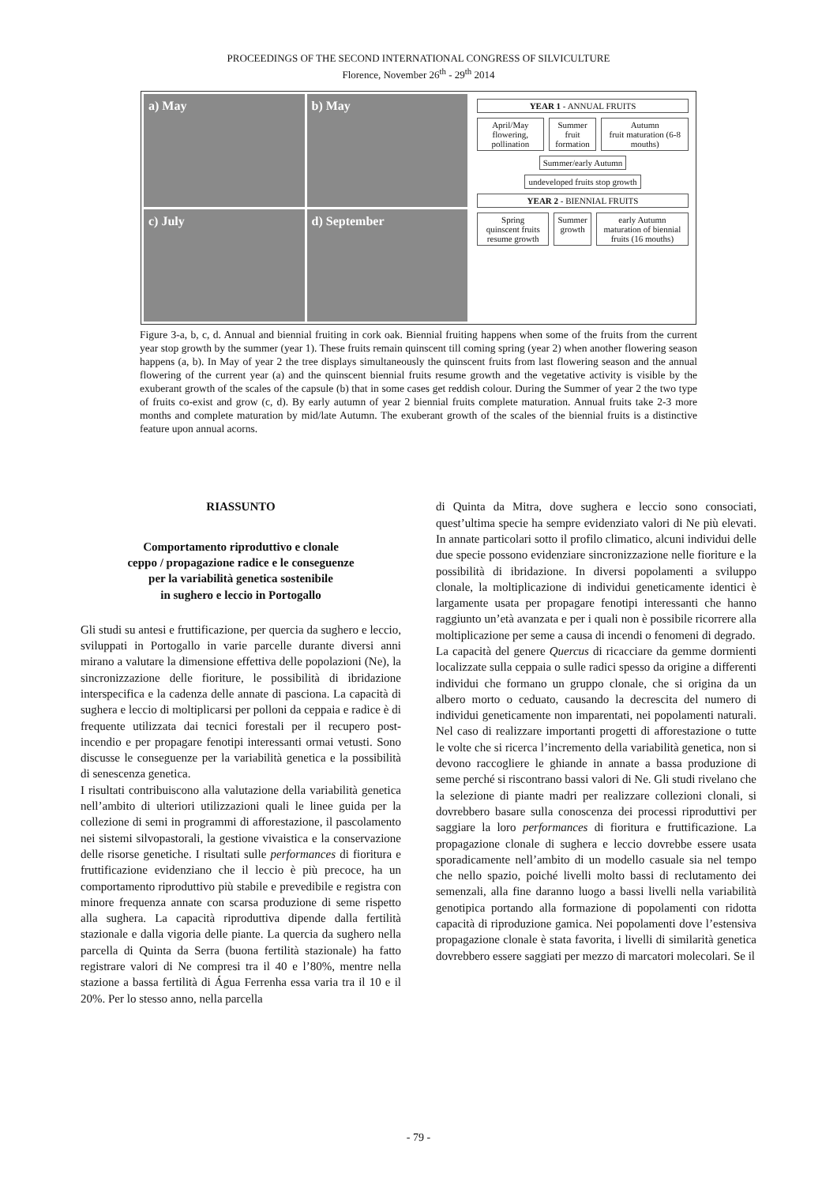PROCEEDINGS OF THE SECOND INTERNATIONAL CONGRESS OF SILVICULTURE
Florence, November 26<sup>th</sup> - 29<sup>th</sup> 2014
a) May
b) May
c) July
d) September
YEAR 1 - ANNUAL FRUITS
April/May
flowering, pollination
Summer
fruit formation
Autumn
fruit maturation (6-8 mouths)
Summer/early Autumn
undeveloped fruits stop growth
YEAR 2 - BIENNIAL FRUITS
Spring
quinscent fruits resume growth
Summer
growth
early Autumn
maturation of biennial fruits (16 mouths)
Figure 3-a, b, c, d. Annual and biennial fruiting in cork oak. Biennial fruiting happens when some of the fruits from the current year stop growth by the summer (year 1). These fruits remain quinscent till coming spring (year 2) when another flowering season happens (a, b). In May of year 2 the tree displays simultaneously the quinscent fruits from last flowering season and the annual flowering of the current year (a) and the quinscent biennial fruits resume growth and the vegetative activity is visible by the exuberant growth of the scales of the capsule (b) that in some cases get reddish colour. During the Summer of year 2 the two type of fruits co-exist and grow (c, d). By early autumn of year 2 biennial fruits complete maturation. Annual fruits take 2-3 more months and complete maturation by mid/late Autumn. The exuberant growth of the scales of the biennial fruits is a distinctive feature upon annual acorns.
RIASSUNTO
Comportamento riproduttivo e clonale
ceppo / propagazione radice e le conseguenze
per la variabilità genetica sostenibile
in sughero e leccio in Portogallo
Gli studi su antesi e fruttificazione, per quercia da sughero e leccio, sviluppati in Portogallo in varie parcelle durante diversi anni mirano a valutare la dimensione effettiva delle popolazioni (Ne), la sincronizzazione delle fioriture, le possibilità di ibridazione interspecifica e la cadenza delle annate di pasciona. La capacità di sughera e leccio di moltiplicarsi per polloni da ceppaia e radice è di frequente utilizzata dai tecnici forestali per il recupero post-incendio e per propagare fenotipi interessanti ormai vetusti. Sono discusse le conseguenze per la variabilità genetica e la possibilità di senescenza genetica.
I risultati contribuiscono alla valutazione della variabilità genetica nell’ambito di ulteriori utilizzazioni quali le linee guida per la collezione di semi in programmi di afforestazione, il pascolamento nei sistemi silvopastorali, la gestione vivaistica e la conservazione delle risorse genetiche. I risultati sulle performances di fioritura e fruttificazione evidenziano che il leccio è più precoce, ha un comportamento riproduttivo più stabile e prevedibile e registra con minore frequenza annate con scarsa produzione di seme rispetto alla sughera. La capacità riproduttiva dipende dalla fertilità stazionale e dalla vigoria delle piante. La quercia da sughero nella parcella di Quinta da Serra (buona fertilità stazionale) ha fatto registrare valori di Ne compresi tra il 40 e l’80%, mentre nella stazione a bassa fertilità di Água Ferrenha essa varia tra il 10 e il 20%. Per lo stesso anno, nella parcella
di Quinta da Mitra, dove sughera e leccio sono consociati, quest’ultima specie ha sempre evidenziato valori di Ne più elevati. In annate particolari sotto il profilo climatico, alcuni individui delle due specie possono evidenziare sincronizzazione nelle fioriture e la possibilità di ibridazione. In diversi popolamenti a sviluppo clonale, la moltiplicazione di individui geneticamente identici è largamente usata per propagare fenotipi interessanti che hanno raggiunto un’età avanzata e per i quali non è possibile ricorrere alla moltiplicazione per seme a causa di incendi o fenomeni di degrado.
La capacità del genere Quercus di ricacciare da gemme dormienti localizzate sulla ceppaia o sulle radici spesso da origine a differenti individui che formano un gruppo clonale, che si origina da un albero morto o ceduato, causando la decrescita del numero di individui geneticamente non imparentati, nei popolamenti naturali. Nel caso di realizzare importanti progetti di afforestazione o tutte le volte che si ricerca l’incremento della variabilità genetica, non si devono raccogliere le ghiande in annate a bassa produzione di seme perché si riscontrano bassi valori di Ne. Gli studi rivelano che la selezione di piante madri per realizzare collezioni clonali, si dovrebbero basare sulla conoscenza dei processi riproduttivi per saggiare la loro performances di fioritura e fruttificazione. La propagazione clonale di sughera e leccio dovrebbe essere usata sporadicamente nell’ambito di un modello casuale sia nel tempo che nello spazio, poiché livelli molto bassi di reclutamento dei semenzali, alla fine daranno luogo a bassi livelli nella variabilità genotipica portando alla formazione di popolamenti con ridotta capacità di riproduzione gamica. Nei popolamenti dove l’estensiva propagazione clonale è stata favorita, i livelli di similarità genetica dovrebbero essere saggiati per mezzo di marcatori molecolari. Se il
- 79 -